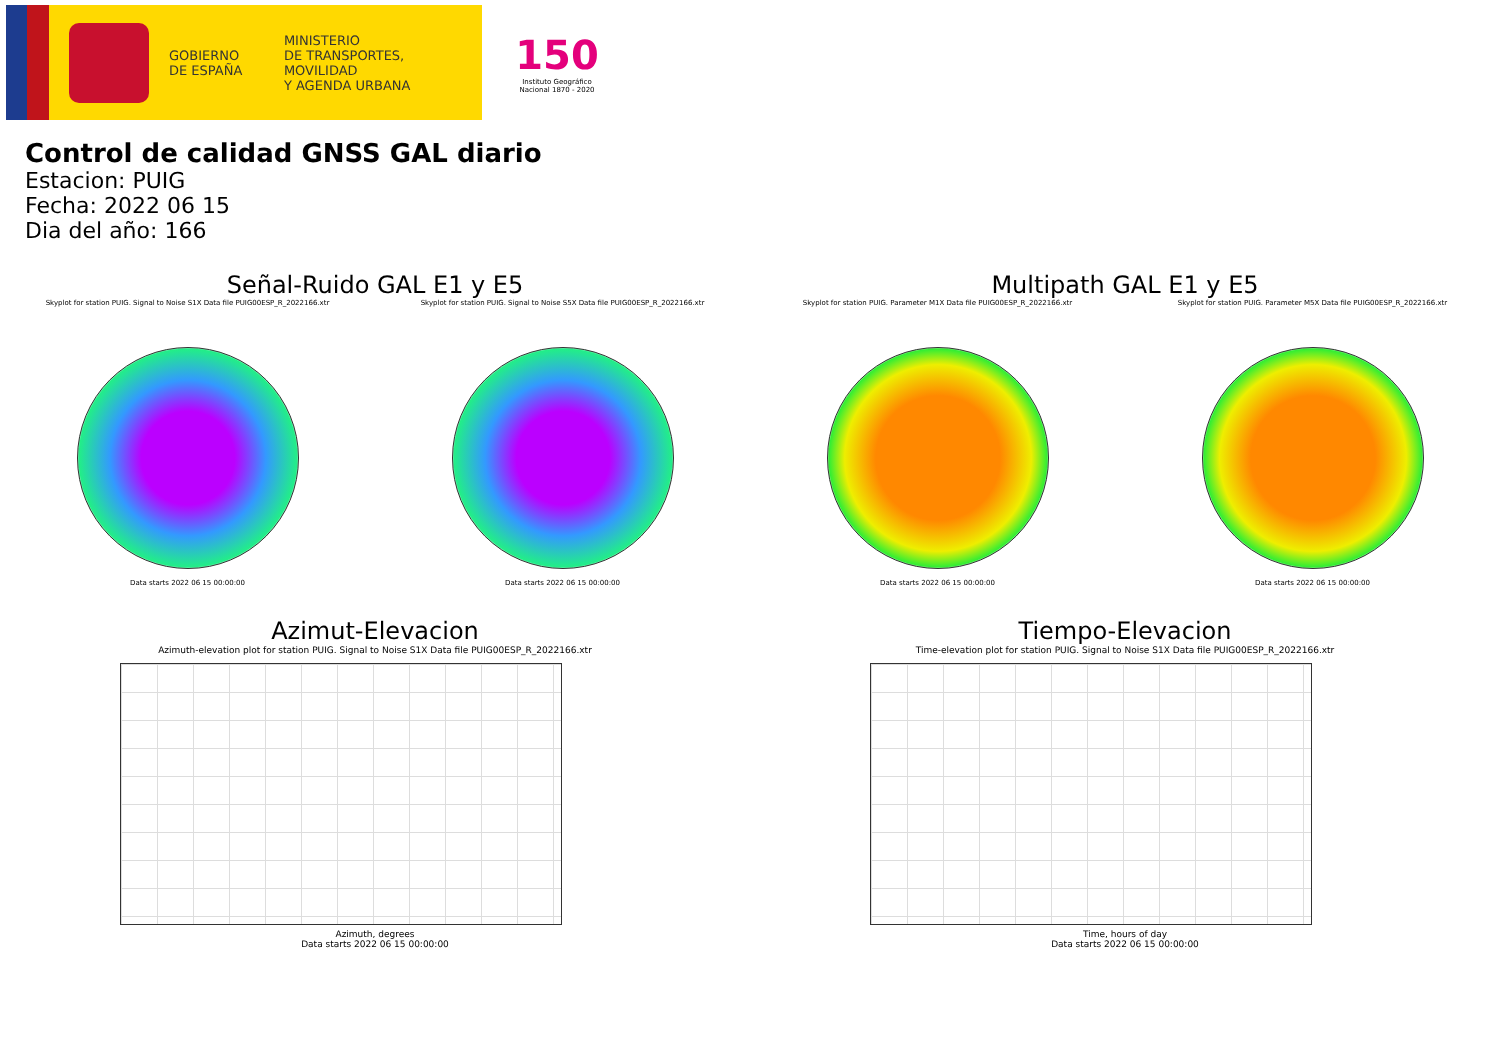GOBIERNO
DE ESPAÑA
MINISTERIO
DE TRANSPORTES, MOVILIDAD
Y AGENDA URBANA
150
Instituto Geográfico
Nacional 1870 - 2020
Control de calidad GNSS GAL diario
Estacion: PUIG
Fecha: 2022 06 15
Dia del año: 166
Señal-Ruido GAL E1 y E5 Multipath GAL E1 y E5
Skyplot for station PUIG. Signal to Noise S1X Data file PUIG00ESP_R_2022166.xtr
Data starts 2022 06 15 00:00:00
Skyplot for station PUIG. Signal to Noise S5X Data file PUIG00ESP_R_2022166.xtr
Data starts 2022 06 15 00:00:00
Skyplot for station PUIG. Parameter M1X Data file PUIG00ESP_R_2022166.xtr
Data starts 2022 06 15 00:00:00
Skyplot for station PUIG. Parameter M5X Data file PUIG00ESP_R_2022166.xtr
Data starts 2022 06 15 00:00:00
Azimut-Elevacion Tiempo-Elevacion
Azimuth-elevation plot for station PUIG. Signal to Noise S1X Data file PUIG00ESP_R_2022166.xtr
Azimuth, degrees
Data starts 2022 06 15 00:00:00
Time-elevation plot for station PUIG. Signal to Noise S1X Data file PUIG00ESP_R_2022166.xtr
Time, hours of day
Data starts 2022 06 15 00:00:00